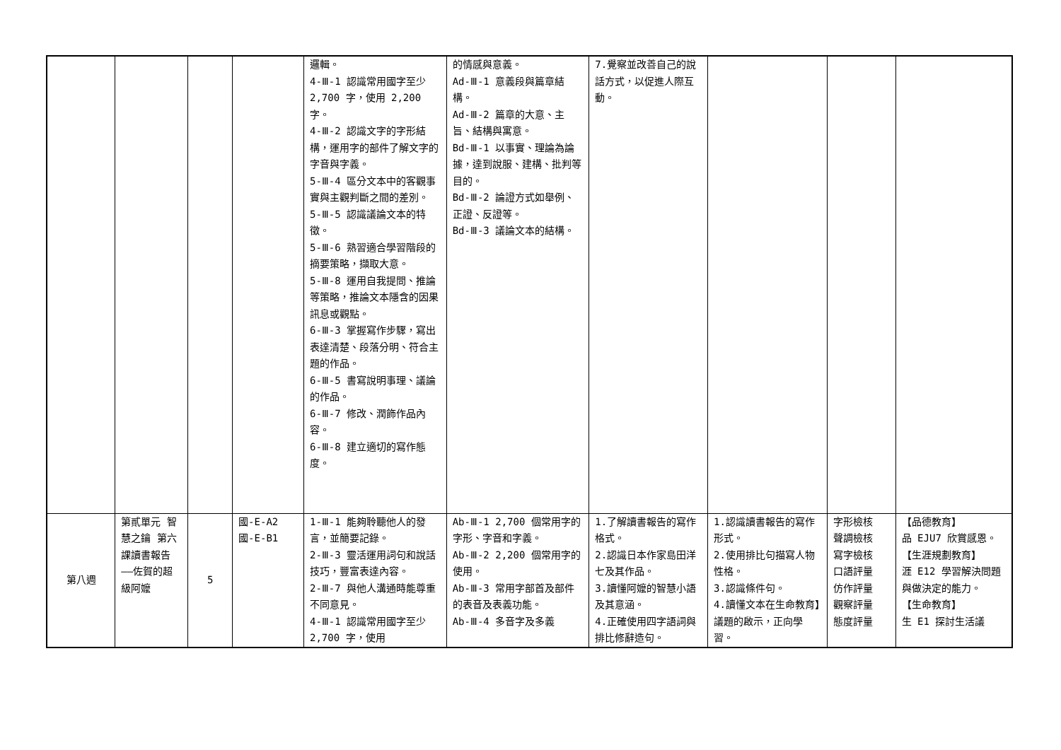| | | | | 邏輯。 4-Ⅲ-1 認識常用國字至少 2,700 字，使用 2,200 字。 4-Ⅲ-2 認識文字的字形結構，運用字的部件了解文字的字音與字義。 5-Ⅲ-4 區分文本中的客觀事實與主觀判斷之間的差別。 5-Ⅲ-5 認識議論文本的特徵。 5-Ⅲ-6 熟習適合學習階段的摘要策略，擷取大意。 5-Ⅲ-8 運用自我提問、推論等策略，推論文本隱含的因果訊息或觀點。 6-Ⅲ-3 掌握寫作步驟，寫出表達清楚、段落分明、符合主題的作品。 6-Ⅲ-5 書寫說明事理、議論的作品。 6-Ⅲ-7 修改、潤飾作品內容。 6-Ⅲ-8 建立適切的寫作態度。 | 的情感與意義。 Ad-Ⅲ-1 意義段與篇章結構。 Ad-Ⅲ-2 篇章的大意、主旨、結構與寓意。 Bd-Ⅲ-1 以事實、理論為論據，達到說服、建構、批判等目的。 Bd-Ⅲ-2 論證方式如舉例、正證、反證等。 Bd-Ⅲ-3 議論文本的結構。 | 7.覺察並改善自己的說話方式，以促進人際互動。 | | | |
| 第八週 | 第貳單元 智慧之鑰 第六課讀書報告——佐賀的超級阿嬤 | 5 | 國-E-A2 國-E-B1 | 1-Ⅲ-1 能夠聆聽他人的發言，並簡要記錄。 2-Ⅲ-3 靈活運用詞句和說話技巧，豐富表達內容。 2-Ⅲ-7 與他人溝通時能尊重不同意見。 4-Ⅲ-1 認識常用國字至少 2,700 字，使用 | Ab-Ⅲ-1 2,700 個常用字的字形、字音和字義。 Ab-Ⅲ-2 2,200 個常用字的使用。 Ab-Ⅲ-3 常用字部首及部件的表音及表義功能。 Ab-Ⅲ-4 多音字及多義 | 1.了解讀書報告的寫作格式。 2.認識日本作家島田洋七及其作品。 3.讀懂阿嬤的智慧小語及其意涵。 4.正確使用四字語詞與排比修辭造句。 | 1.認識讀書報告的寫作形式。 2.使用排比句描寫人物性格。 3.認識條件句。 4.讀懂文本在生命教育】議題的啟示，正向學習。 | 字形檢核 聲調檢核 寫字檢核 口語評量 仿作評量 觀察評量 態度評量 | 【品德教育】 品 EJU7 欣賞感恩。 【生涯規劃教育】 涯 E12 學習解決問題與做決定的能力。 【生命教育】 生 E1 探討生活議 |